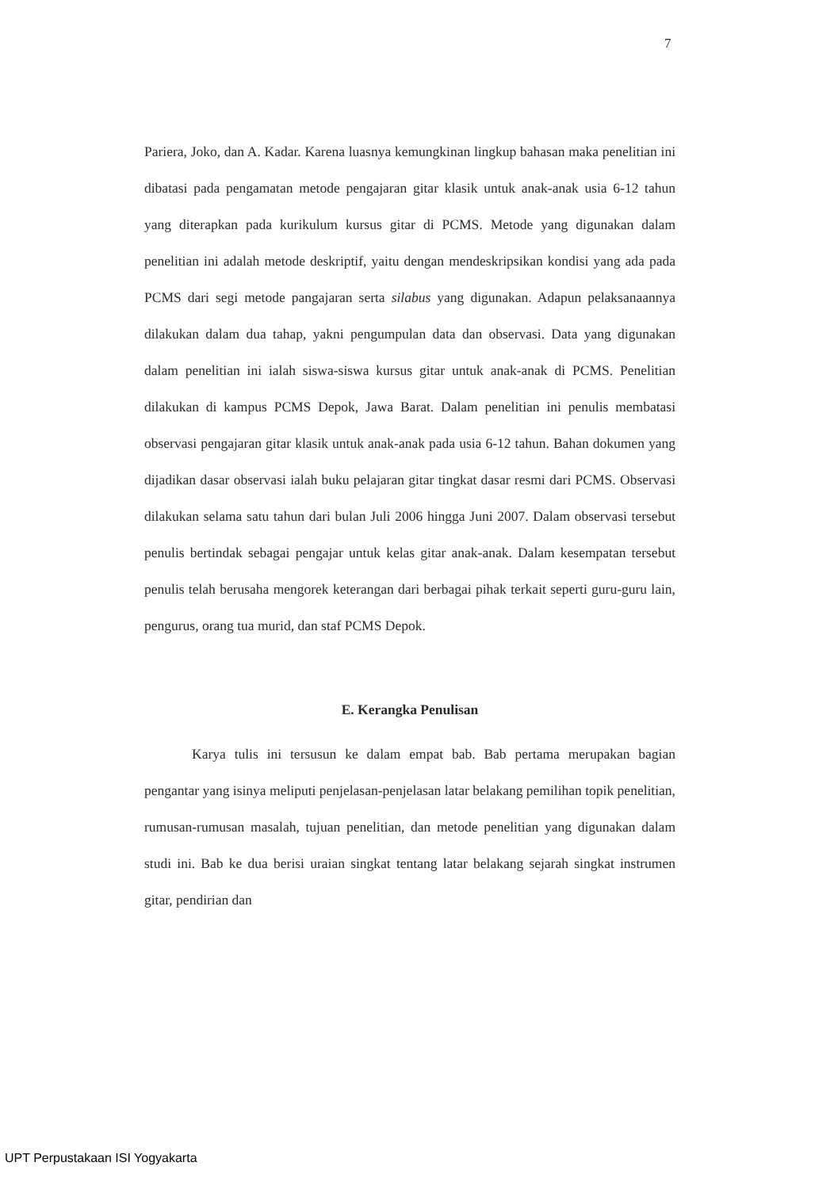7
Pariera, Joko, dan A. Kadar. Karena luasnya kemungkinan lingkup bahasan maka penelitian ini dibatasi pada pengamatan metode pengajaran gitar klasik untuk anak-anak usia 6-12 tahun yang diterapkan pada kurikulum kursus gitar di PCMS. Metode yang digunakan dalam penelitian ini adalah metode deskriptif, yaitu dengan mendeskripsikan kondisi yang ada pada PCMS dari segi metode pangajaran serta silabus yang digunakan. Adapun pelaksanaannya dilakukan dalam dua tahap, yakni pengumpulan data dan observasi. Data yang digunakan dalam penelitian ini ialah siswa-siswa kursus gitar untuk anak-anak di PCMS. Penelitian dilakukan di kampus PCMS Depok, Jawa Barat. Dalam penelitian ini penulis membatasi observasi pengajaran gitar klasik untuk anak-anak pada usia 6-12 tahun. Bahan dokumen yang dijadikan dasar observasi ialah buku pelajaran gitar tingkat dasar resmi dari PCMS. Observasi dilakukan selama satu tahun dari bulan Juli 2006 hingga Juni 2007. Dalam observasi tersebut penulis bertindak sebagai pengajar untuk kelas gitar anak-anak. Dalam kesempatan tersebut penulis telah berusaha mengorek keterangan dari berbagai pihak terkait seperti guru-guru lain, pengurus, orang tua murid, dan staf PCMS Depok.
E. Kerangka Penulisan
Karya tulis ini tersusun ke dalam empat bab. Bab pertama merupakan bagian pengantar yang isinya meliputi penjelasan-penjelasan latar belakang pemilihan topik penelitian, rumusan-rumusan masalah, tujuan penelitian, dan metode penelitian yang digunakan dalam studi ini. Bab ke dua berisi uraian singkat tentang latar belakang sejarah singkat instrumen gitar, pendirian dan
UPT Perpustakaan ISI Yogyakarta